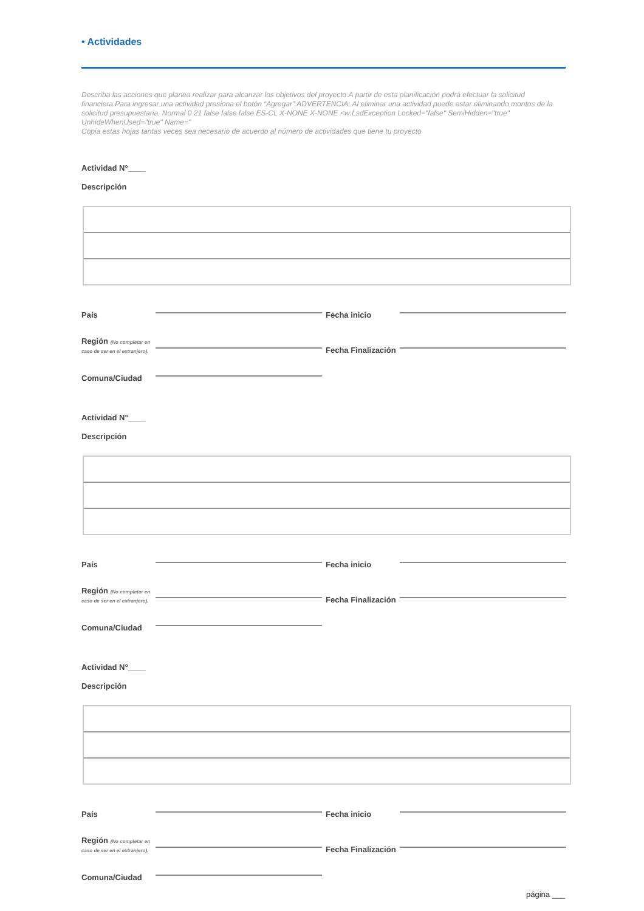• Actividades
Describa las acciones que planea realizar para alcanzar los objetivos del proyecto.A partir de esta planificación podrá efectuar la solicitud financiera.Para ingresar una actividad presiona el botón “Agregar”.ADVERTENCIA: Al eliminar una actividad puede estar eliminando montos de la solicitud presupuestaria. Normal 0 21 false false false ES-CL X-NONE X-NONE <w:LsdException Locked="false" SemiHidden="true" UnhideWhenUsed="true" Name="
Copia estas hojas tantas veces sea necesario de acuerdo al número de actividades que tiene tu proyecto
Actividad N°____
Descripción
País Fecha inicio
Región (No completar en caso de ser en el extranjero). Fecha Finalización
Comuna/Ciudad
Actividad N°____
Descripción
País Fecha inicio
Región (No completar en caso de ser en el extranjero). Fecha Finalización
Comuna/Ciudad
Actividad N°____
Descripción
País Fecha inicio
Región (No completar en caso de ser en el extranjero). Fecha Finalización
Comuna/Ciudad
página ___